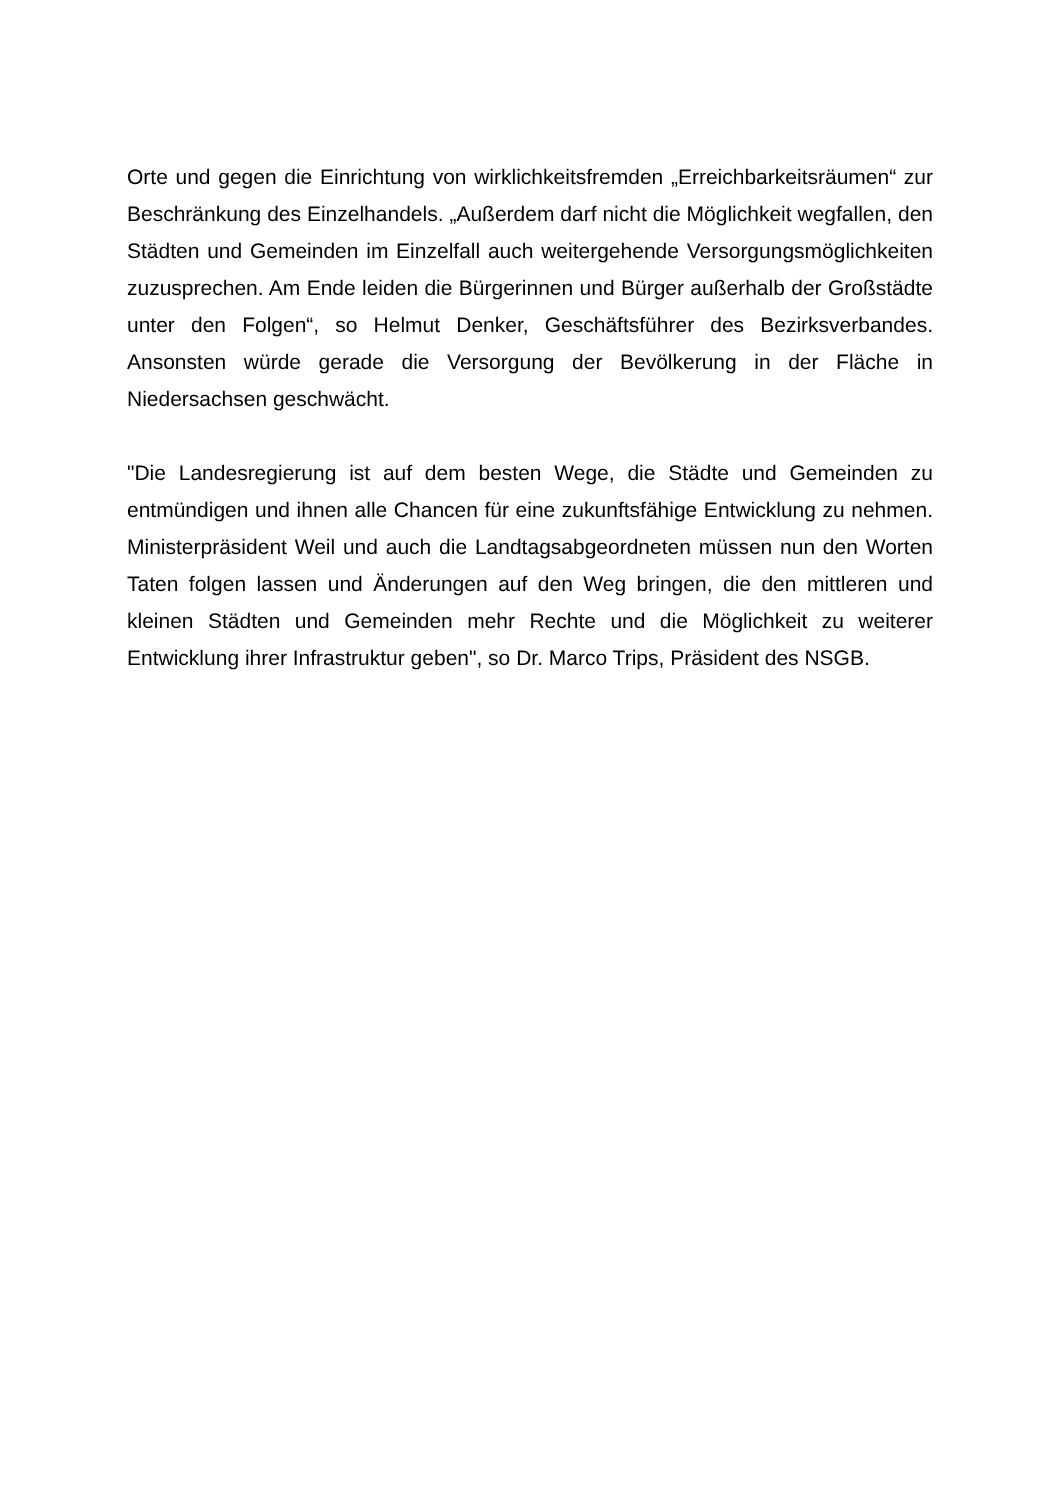Orte und gegen die Einrichtung von wirklichkeitsfremden „Erreichbarkeitsräumen“ zur Beschränkung des Einzelhandels. „Außerdem darf nicht die Möglichkeit wegfallen, den Städten und Gemeinden im Einzelfall auch weitergehende Versorgungsmöglichkeiten zuzusprechen. Am Ende leiden die Bürgerinnen und Bürger außerhalb der Großstädte unter den Folgen“, so Helmut Denker, Geschäftsführer des Bezirksverbandes. Ansonsten würde gerade die Versorgung der Bevölkerung in der Fläche in Niedersachsen geschwächt.
"Die Landesregierung ist auf dem besten Wege, die Städte und Gemeinden zu entmündigen und ihnen alle Chancen für eine zukunftsfähige Entwicklung zu nehmen. Ministerpräsident Weil und auch die Landtagsabgeordneten müssen nun den Worten Taten folgen lassen und Änderungen auf den Weg bringen, die den mittleren und kleinen Städten und Gemeinden mehr Rechte und die Möglichkeit zu weiterer Entwicklung ihrer Infrastruktur geben", so Dr. Marco Trips, Präsident des NSGB.